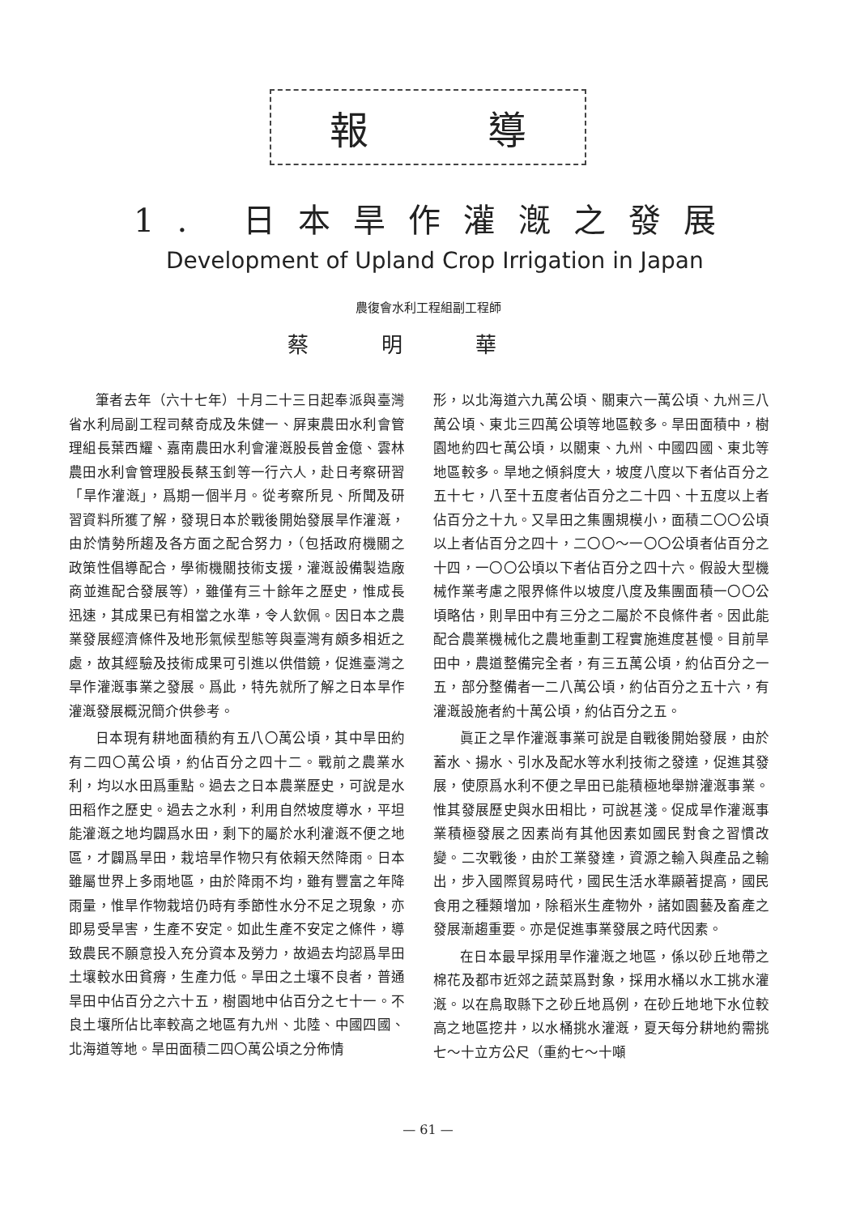報 導
1. 日本旱作灌漑之發展
Development of Upland Crop Irrigation in Japan
農復會水利工程組副工程師
蔡明華
筆者去年（六十七年）十月二十三日起奉派與臺灣省水利局副工程司蔡奇成及朱健一、屏東農田水利會管理組長葉西耀、嘉南農田水利會灌漑股長曾金億、雲林農田水利會管理股長蔡玉釗等一行六人，赴日考察研習「旱作灌漑」，爲期一個半月。從考察所見、所聞及研習資料所獲了解，發現日本於戰後開始發展旱作灌漑，由於情勢所趨及各方面之配合努力，（包括政府機關之政策性倡導配合，學術機關技術支援，灌漑設備製造廠商並進配合發展等），雖僅有三十餘年之歷史，惟成長迅速，其成果已有相當之水準，令人欽佩。因日本之農業發展經濟條件及地形氣候型態等與臺灣有頗多相近之處，故其經驗及技術成果可引進以供借鏡，促進臺灣之旱作灌漑事業之發展。爲此，特先就所了解之日本旱作灌漑發展概況簡介供參考。
日本現有耕地面積約有五八〇萬公頃，其中旱田約有二四〇萬公頃，約佔百分之四十二。戰前之農業水利，均以水田爲重點。過去之日本農業歷史，可說是水田稻作之歷史。過去之水利，利用自然坡度導水，平坦能灌漑之地均闢爲水田，剩下的屬於水利灌漑不便之地區，才闢爲旱田，栽培旱作物只有依賴天然降雨。日本雖屬世界上多雨地區，由於降雨不均，雖有豐富之年降雨量，惟旱作物栽培仍時有季節性水分不足之現象，亦即易受旱害，生產不安定。如此生產不安定之條件，導致農民不願意投入充分資本及勞力，故過去均認爲旱田土壤較水田貧瘠，生產力低。旱田之土壤不良者，普通旱田中佔百分之六十五，樹園地中佔百分之七十一。不良土壤所佔比率較高之地區有九州、北陸、中國四國、北海道等地。旱田面積二四〇萬公頃之分佈情
形，以北海道六九萬公頃、關東六一萬公頃、九州三八萬公頃、東北三四萬公頃等地區較多。旱田面積中，樹園地約四七萬公頃，以關東、九州、中國四國、東北等地區較多。旱地之傾斜度大，坡度八度以下者佔百分之五十七，八至十五度者佔百分之二十四、十五度以上者佔百分之十九。又旱田之集團規模小，面積二〇〇公頃以上者佔百分之四十，二〇〇～一〇〇公頃者佔百分之十四，一〇〇公頃以下者佔百分之四十六。假設大型機械作業考慮之限界條件以坡度八度及集團面積一〇〇公頃略估，則旱田中有三分之二屬於不良條件者。因此能配合農業機械化之農地重劃工程實施進度甚慢。目前旱田中，農道整備完全者，有三五萬公頃，約佔百分之一五，部分整備者一二八萬公頃，約佔百分之五十六，有灌漑設施者約十萬公頃，約佔百分之五。
眞正之旱作灌漑事業可說是自戰後開始發展，由於蓄水、揚水、引水及配水等水利技術之發達，促進其發展，使原爲水利不便之旱田已能積極地舉辦灌漑事業。惟其發展歷史與水田相比，可說甚淺。促成旱作灌漑事業積極發展之因素尚有其他因素如國民對食之習慣改變。二次戰後，由於工業發達，資源之輸入與產品之輸出，步入國際貿易時代，國民生活水準顯著提高，國民食用之種類增加，除稻米生產物外，諸如園藝及畜產之發展漸趨重要。亦是促進事業發展之時代因素。
在日本最早採用旱作灌漑之地區，係以砂丘地帶之棉花及都市近郊之蔬菜爲對象，採用水桶以水工挑水灌漑。以在鳥取縣下之砂丘地爲例，在砂丘地地下水位較高之地區挖井，以水桶挑水灌漑，夏天每分耕地約需挑七～十立方公尺（重約七～十噸
— 61 —